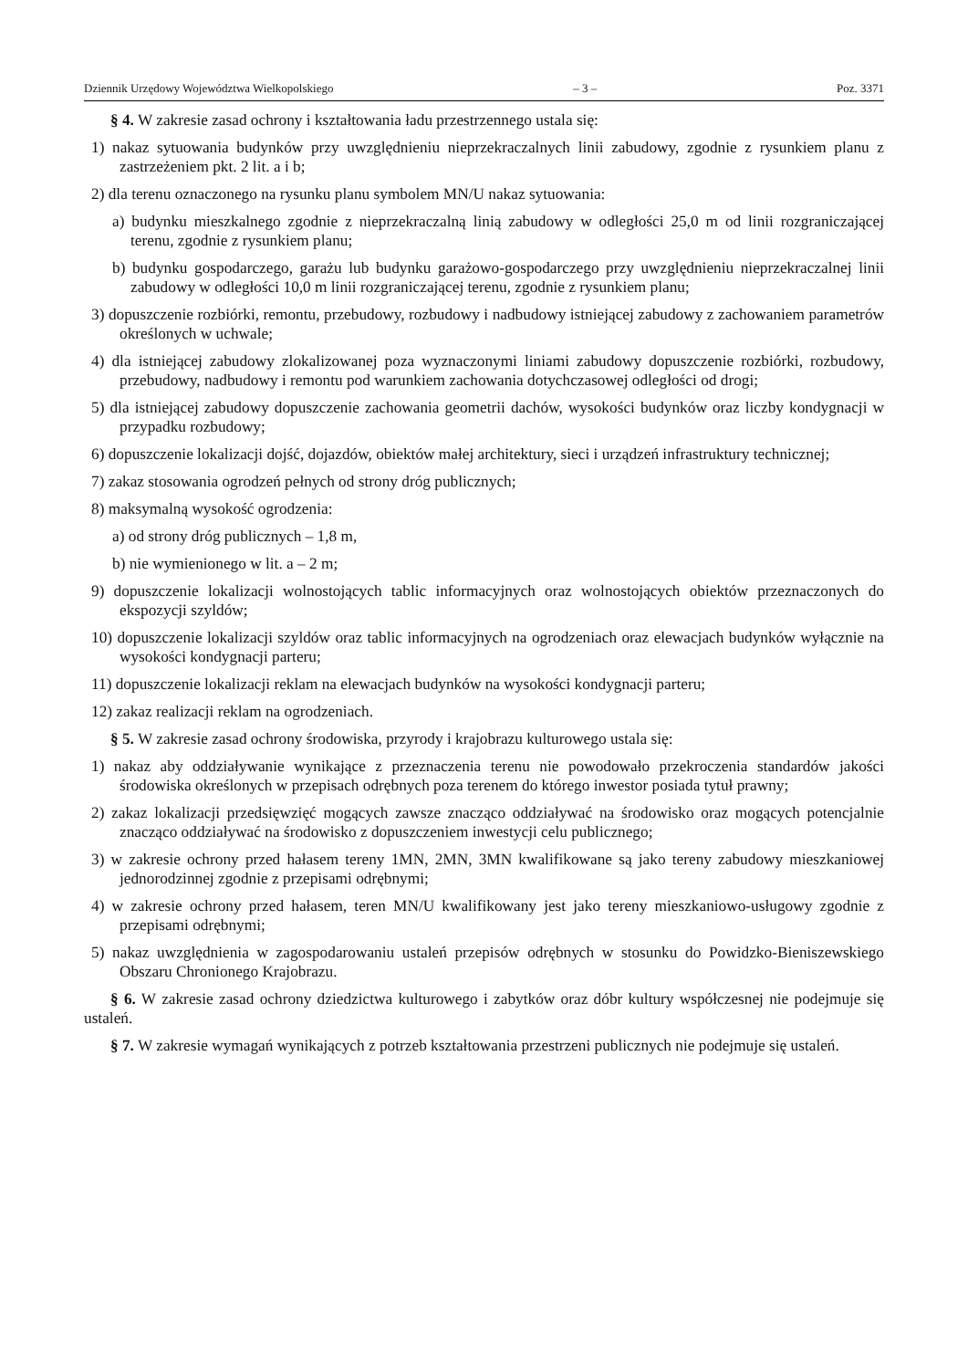Dziennik Urzędowy Województwa Wielkopolskiego – 3 – Poz. 3371
§ 4. W zakresie zasad ochrony i kształtowania ładu przestrzennego ustala się:
1) nakaz sytuowania budynków przy uwzględnieniu nieprzekraczalnych linii zabudowy, zgodnie z rysunkiem planu z zastrzeżeniem pkt. 2 lit. a i b;
2) dla terenu oznaczonego na rysunku planu symbolem MN/U nakaz sytuowania:
a) budynku mieszkalnego zgodnie z nieprzekraczalną linią zabudowy w odległości 25,0 m od linii rozgraniczającej terenu, zgodnie z rysunkiem planu;
b) budynku gospodarczego, garażu lub budynku garażowo-gospodarczego przy uwzględnieniu nieprzekraczalnej linii zabudowy w odległości 10,0 m linii rozgraniczającej terenu, zgodnie z rysunkiem planu;
3) dopuszczenie rozbiórki, remontu, przebudowy, rozbudowy i nadbudowy istniejącej zabudowy z zachowaniem parametrów określonych w uchwale;
4) dla istniejącej zabudowy zlokalizowanej poza wyznaczonymi liniami zabudowy dopuszczenie rozbiórki, rozbudowy, przebudowy, nadbudowy i remontu pod warunkiem zachowania dotychczasowej odległości od drogi;
5) dla istniejącej zabudowy dopuszczenie zachowania geometrii dachów, wysokości budynków oraz liczby kondygnacji w przypadku rozbudowy;
6) dopuszczenie lokalizacji dojść, dojazdów, obiektów małej architektury, sieci i urządzeń infrastruktury technicznej;
7) zakaz stosowania ogrodzeń pełnych od strony dróg publicznych;
8) maksymalną wysokość ogrodzenia:
a) od strony dróg publicznych – 1,8 m,
b) nie wymienionego w lit. a – 2 m;
9) dopuszczenie lokalizacji wolnostojących tablic informacyjnych oraz wolnostojących obiektów przeznaczonych do ekspozycji szyldów;
10) dopuszczenie lokalizacji szyldów oraz tablic informacyjnych na ogrodzeniach oraz elewacjach budynków wyłącznie na wysokości kondygnacji parteru;
11) dopuszczenie lokalizacji reklam na elewacjach budynków na wysokości kondygnacji parteru;
12) zakaz realizacji reklam na ogrodzeniach.
§ 5. W zakresie zasad ochrony środowiska, przyrody i krajobrazu kulturowego ustala się:
1) nakaz aby oddziaływanie wynikające z przeznaczenia terenu nie powodowało przekroczenia standardów jakości środowiska określonych w przepisach odrębnych poza terenem do którego inwestor posiada tytuł prawny;
2) zakaz lokalizacji przedsięwzięć mogących zawsze znacząco oddziaływać na środowisko oraz mogących potencjalnie znacząco oddziaływać na środowisko z dopuszczeniem inwestycji celu publicznego;
3) w zakresie ochrony przed hałasem tereny 1MN, 2MN, 3MN kwalifikowane są jako tereny zabudowy mieszkaniowej jednorodzinnej zgodnie z przepisami odrębnymi;
4) w zakresie ochrony przed hałasem, teren MN/U kwalifikowany jest jako tereny mieszkaniowo-usługowy zgodnie z przepisami odrębnymi;
5) nakaz uwzględnienia w zagospodarowaniu ustaleń przepisów odrębnych w stosunku do Powidzko-Bieniszewskiego Obszaru Chronionego Krajobrazu.
§ 6. W zakresie zasad ochrony dziedzictwa kulturowego i zabytków oraz dóbr kultury współczesnej nie podejmuje się ustaleń.
§ 7. W zakresie wymagań wynikających z potrzeb kształtowania przestrzeni publicznych nie podejmuje się ustaleń.